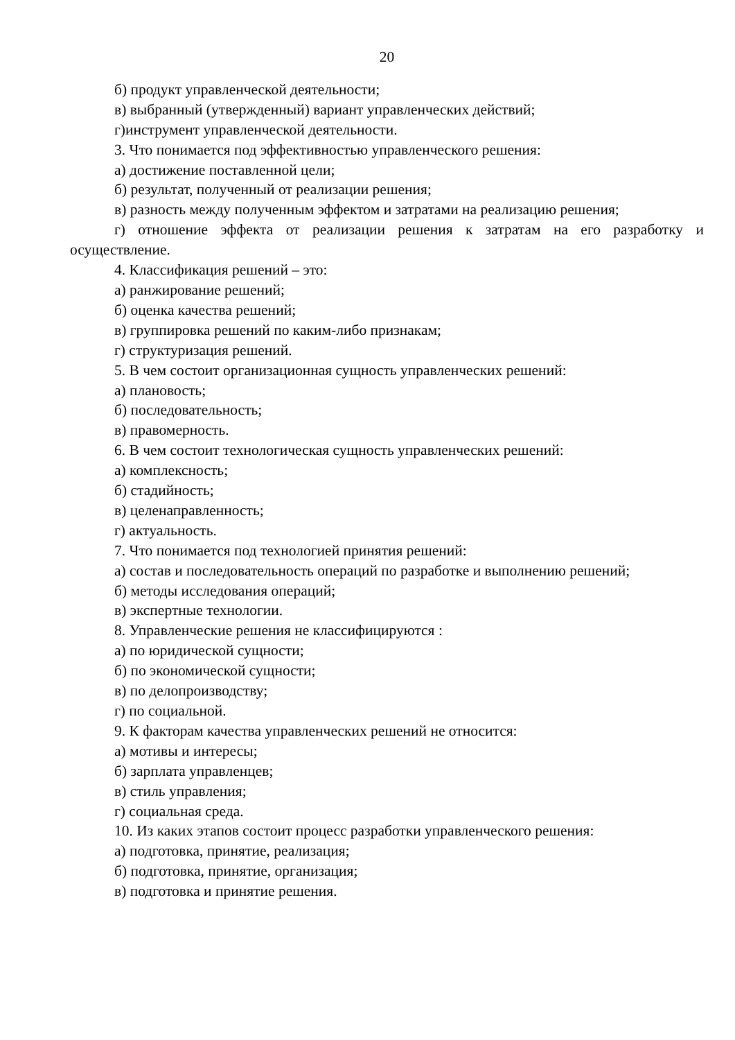20
б) продукт управленческой деятельности;
в) выбранный (утвержденный) вариант управленческих действий;
г)инструмент управленческой деятельности.
3. Что понимается под эффективностью управленческого решения:
а) достижение поставленной цели;
б) результат, полученный от реализации решения;
в) разность между полученным эффектом и затратами на реализацию решения;
г) отношение эффекта от реализации решения к затратам на его разработку и осуществление.
4. Классификация решений – это:
а) ранжирование решений;
б) оценка качества решений;
в) группировка решений по каким-либо признакам;
г) структуризация решений.
5. В чем состоит организационная сущность управленческих решений:
а) плановость;
б) последовательность;
в) правомерность.
6. В чем состоит технологическая сущность управленческих решений:
а) комплексность;
б) стадийность;
в) целенаправленность;
г) актуальность.
7. Что понимается под технологией принятия решений:
а) состав и последовательность операций по разработке и выполнению решений;
б) методы исследования операций;
в) экспертные технологии.
8. Управленческие решения не классифицируются :
а) по юридической сущности;
б) по экономической сущности;
в) по делопроизводству;
г) по социальной.
9. К факторам качества управленческих решений не относится:
а) мотивы и интересы;
б) зарплата управленцев;
в) стиль управления;
г) социальная среда.
10. Из каких этапов состоит процесс разработки управленческого решения:
а) подготовка, принятие, реализация;
б) подготовка, принятие, организация;
в) подготовка и принятие решения.